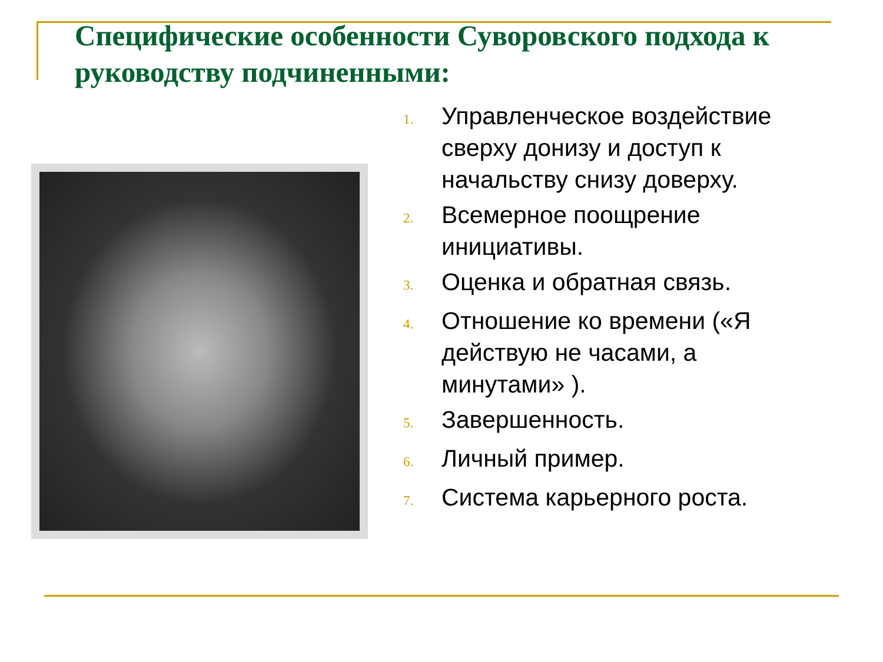Специфические особенности Суворовского подхода к руководству подчиненными:
1.
Управленческое воздействие сверху донизу и доступ к начальству снизу доверху.
2.
Всемерное поощрение инициативы.
3.
Оценка и обратная связь.
4.
Отношение ко времени («Я действую не часами, а минутами» ).
5.
Завершенность.
6.
Личный пример.
7.
Система карьерного роста.